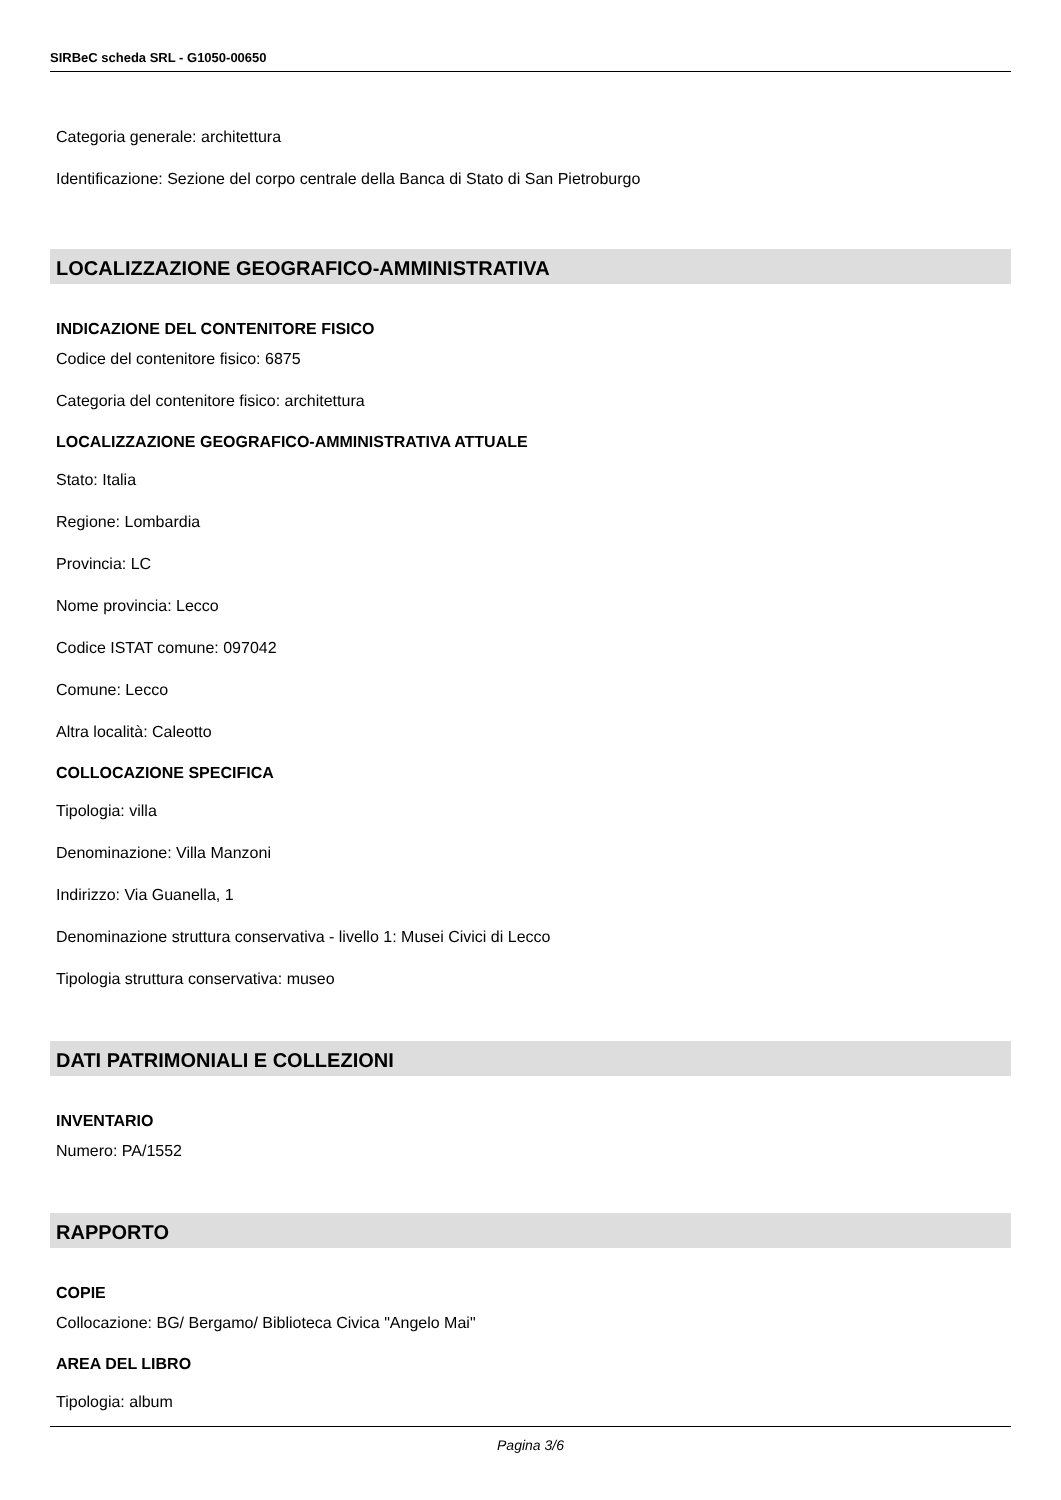SIRBeC scheda SRL - G1050-00650
Categoria generale: architettura
Identificazione: Sezione del corpo centrale della Banca di Stato di San Pietroburgo
LOCALIZZAZIONE GEOGRAFICO-AMMINISTRATIVA
INDICAZIONE DEL CONTENITORE FISICO
Codice del contenitore fisico: 6875
Categoria del contenitore fisico: architettura
LOCALIZZAZIONE GEOGRAFICO-AMMINISTRATIVA ATTUALE
Stato: Italia
Regione: Lombardia
Provincia: LC
Nome provincia: Lecco
Codice ISTAT comune: 097042
Comune: Lecco
Altra località: Caleotto
COLLOCAZIONE SPECIFICA
Tipologia: villa
Denominazione: Villa Manzoni
Indirizzo: Via Guanella, 1
Denominazione struttura conservativa - livello 1: Musei Civici di Lecco
Tipologia struttura conservativa: museo
DATI PATRIMONIALI E COLLEZIONI
INVENTARIO
Numero: PA/1552
RAPPORTO
COPIE
Collocazione: BG/ Bergamo/ Biblioteca Civica "Angelo Mai"
AREA DEL LIBRO
Tipologia: album
Pagina 3/6